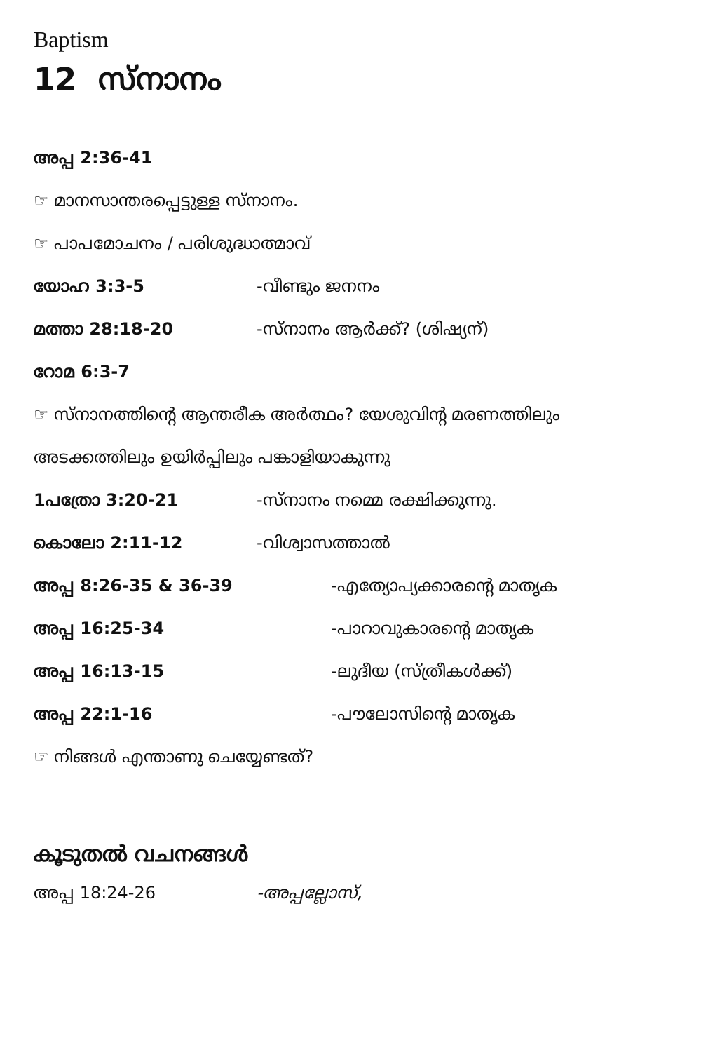Baptism
12 സ്നാനം
അപ്പ 2:36-41
☞ മാനസാന്തരപ്പെട്ടുള്ള സ്നാനം.
☞ പാപമോചനം / പരിശുദ്ധാത്മാവ്
യോഹ 3:3-5 -വീണ്ടും ജനനം
മത്താ 28:18-20 -സ്നാനം ആർക്ക്? (ശിഷ്യന്)
റോമ 6:3-7
☞ സ്നാനത്തിന്റെ ആന്തരീക അർത്ഥം? യേശുവിന്റ മരണത്തിലും
അടക്കത്തിലും ഉയിർപ്പിലും പങ്കാളിയാകുന്നു
1പത്രോ 3:20-21 -സ്നാനം നമ്മെ രക്ഷിക്കുന്നു.
കൊലോ 2:11-12 -വിശ്വാസത്താൽ
അപ്പ 8:26-35 & 36-39 -എത്യോപ്യക്കാരന്റെ മാതൃക
അപ്പ 16:25-34 -പാറാവുകാരന്റെ മാതൃക
അപ്പ 16:13-15 -ലുദീയ (സ്ത്രീകൾക്ക്)
അപ്പ 22:1-16 -പൗലോസിന്റെ മാതൃക
☞ നിങ്ങൾ എന്താണു ചെയ്യേണ്ടത്?
കൂടുതൽ വചനങ്ങൾ
അപ്പ 18:24-26 -അപ്പല്ലോസ്,